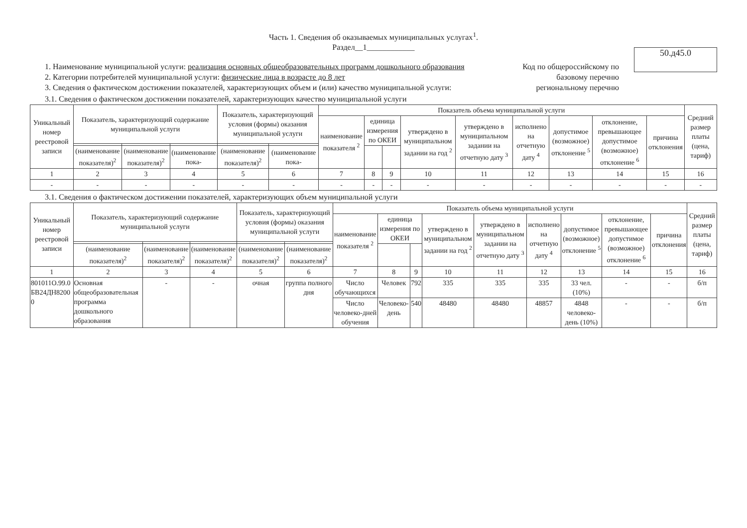Часть 1. Сведения об оказываемых муниципальных услугах<sup>1</sup>.
Раздел__1____________
1. Наименование муниципальной услуги: реализация основных общеобразовательных программ дошкольного образования
2. Категории потребителей муниципальной услуги: физические лица в возрасте до 8 лет
3. Сведения о фактическом достижении показателей, характеризующих объем и (или) качество муниципальной услуги:
Код по общероссийскому по базовому перечню региональному перечню
50.д45.0
3.1. Сведения о фактическом достижении показателей, характеризующих качество муниципальной услуги
| Уникальный номер реестровой записи | Показатель, характеризующий содержание муниципальной услуги | | | Показатель, характеризующий условия (формы) оказания муниципальной услуги | | Показатель объема муниципальной услуги | | | | | | | | | Средний размер платы (цена, тариф) |
| --- | --- | --- | --- | --- | --- | --- | --- | --- | --- | --- | --- | --- | --- | --- | --- |
| | | | | | | наименование показателя <sup>2</sup> | единица измерения по ОКЕИ | | утверждено в муниципальном задании на год <sup>2</sup> | утверждено в муниципальном задании на отчетную дату <sup>3</sup> | исполнено на отчетную дату <sup>4</sup> | допустимое (возможное) отклонение <sup>5</sup> | отклонение, превышающее допустимое (возможное) отклонение <sup>6</sup> | причина отклонения | |
| | (наименование показателя)<sup>2</sup> | (наименование показателя)<sup>2</sup> | (наименование пока- | (наименование показателя)<sup>2</sup> | (наименование пока- | | | | | | | | | | |
| 1 | 2 | 3 | 4 | 5 | 6 | 7 | 8 | 9 | 10 | 11 | 12 | 13 | 14 | 15 | 16 |
| - | - | - | - | - | - | - | - | - | - | - | - | - | - | - | - |
3.1. Сведения о фактическом достижении показателей, характеризующих объем муниципальной услуги
| Уникальный номер реестровой записи | Показатель, характеризующий содержание муниципальной услуги | | | Показатель, характеризующий условия (формы) оказания муниципальной услуги | | Показатель объема муниципальной услуги | | | | | | | | | Средний размер платы (цена, тариф) |
| --- | --- | --- | --- | --- | --- | --- | --- | --- | --- | --- | --- | --- | --- | --- | --- |
| | | | | | | наименование показателя <sup>2</sup> | единица измерения по ОКЕИ | | утверждено в муниципальном задании на год <sup>2</sup> | утверждено в муниципальном задании на отчетную дату <sup>3</sup> | исполнено на отчетную дату <sup>4</sup> | допустимое (возможное) отклонение <sup>5</sup> | отклонение, превышающее допустимое (возможное) отклонение <sup>6</sup> | причина отклонения | |
| | (наименование показателя)<sup>2</sup> | (наименование показателя)<sup>2</sup> | (наименование показателя)<sup>2</sup> | (наименование показателя)<sup>2</sup> | (наименование показателя)<sup>2</sup> | | | | | | | | | | |
| 1 | 2 | 3 | 4 | 5 | 6 | 7 | 8 | 9 | 10 | 11 | 12 | 13 | 14 | 15 | 16 |
| 801011О.99.0 БВ24ДН8200 0 | Основная общеобразовательная программа дошкольного образования | - | - | очная | группа полного дня | Число обучающихся | Человек | 792 | 335 | 335 | 335 | 33 чел. (10%) | - | - | б/п |
| | | | | | | Число человеко-дней обучения | Человеко-день | 540 | 48480 | 48480 | 48857 | 4848 человеко-день (10%) | - | - | б/п |